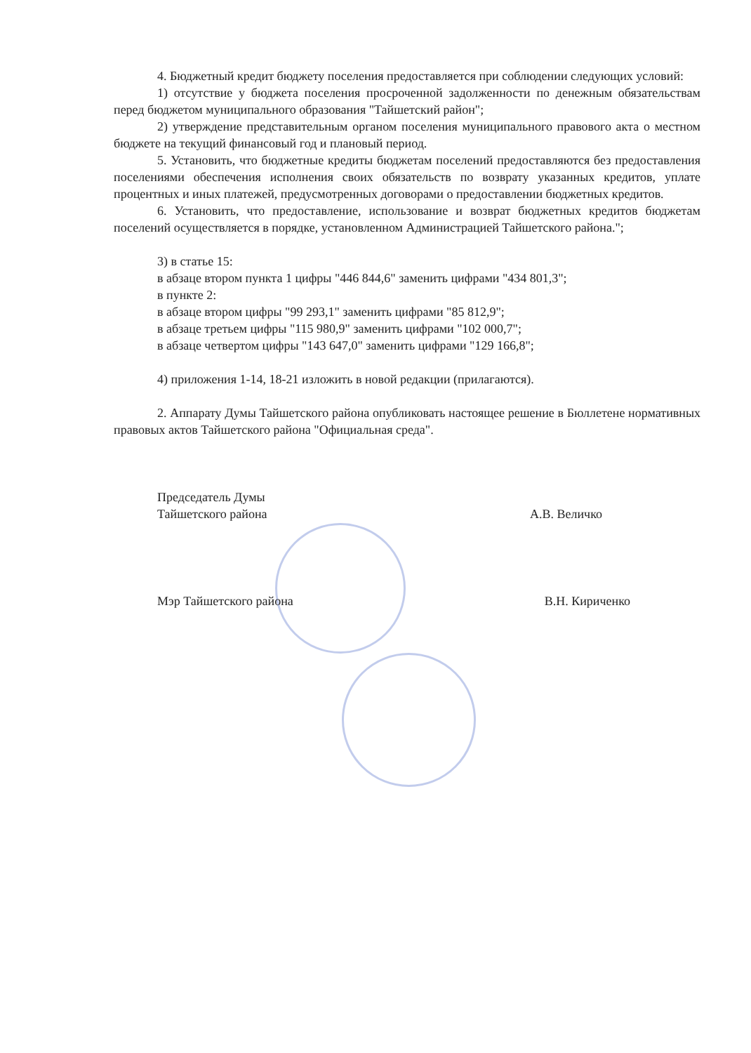4. Бюджетный кредит бюджету поселения предоставляется при соблюдении следующих условий:
1) отсутствие у бюджета поселения просроченной задолженности по денежным обязательствам перед бюджетом муниципального образования "Тайшетский район";
2) утверждение представительным органом поселения муниципального правового акта о местном бюджете на текущий финансовый год и плановый период.
5. Установить, что бюджетные кредиты бюджетам поселений предоставляются без предоставления поселениями обеспечения исполнения своих обязательств по возврату указанных кредитов, уплате процентных и иных платежей, предусмотренных договорами о предоставлении бюджетных кредитов.
6. Установить, что предоставление, использование и возврат бюджетных кредитов бюджетам поселений осуществляется в порядке, установленном Администрацией Тайшетского района.";
3) в статье 15:
в абзаце втором пункта 1 цифры "446 844,6" заменить цифрами "434 801,3";
в пункте 2:
в абзаце втором цифры "99 293,1" заменить цифрами "85 812,9";
в абзаце третьем цифры "115 980,9" заменить цифрами "102 000,7";
в абзаце четвертом цифры "143 647,0" заменить цифрами "129 166,8";
4) приложения 1-14, 18-21 изложить в новой редакции (прилагаются).
2. Аппарату Думы Тайшетского района опубликовать настоящее решение в Бюллетене нормативных правовых актов Тайшетского района "Официальная среда".
Председатель Думы
Тайшетского района
А.В. Величко
Мэр Тайшетского района В.Н. Кириченко